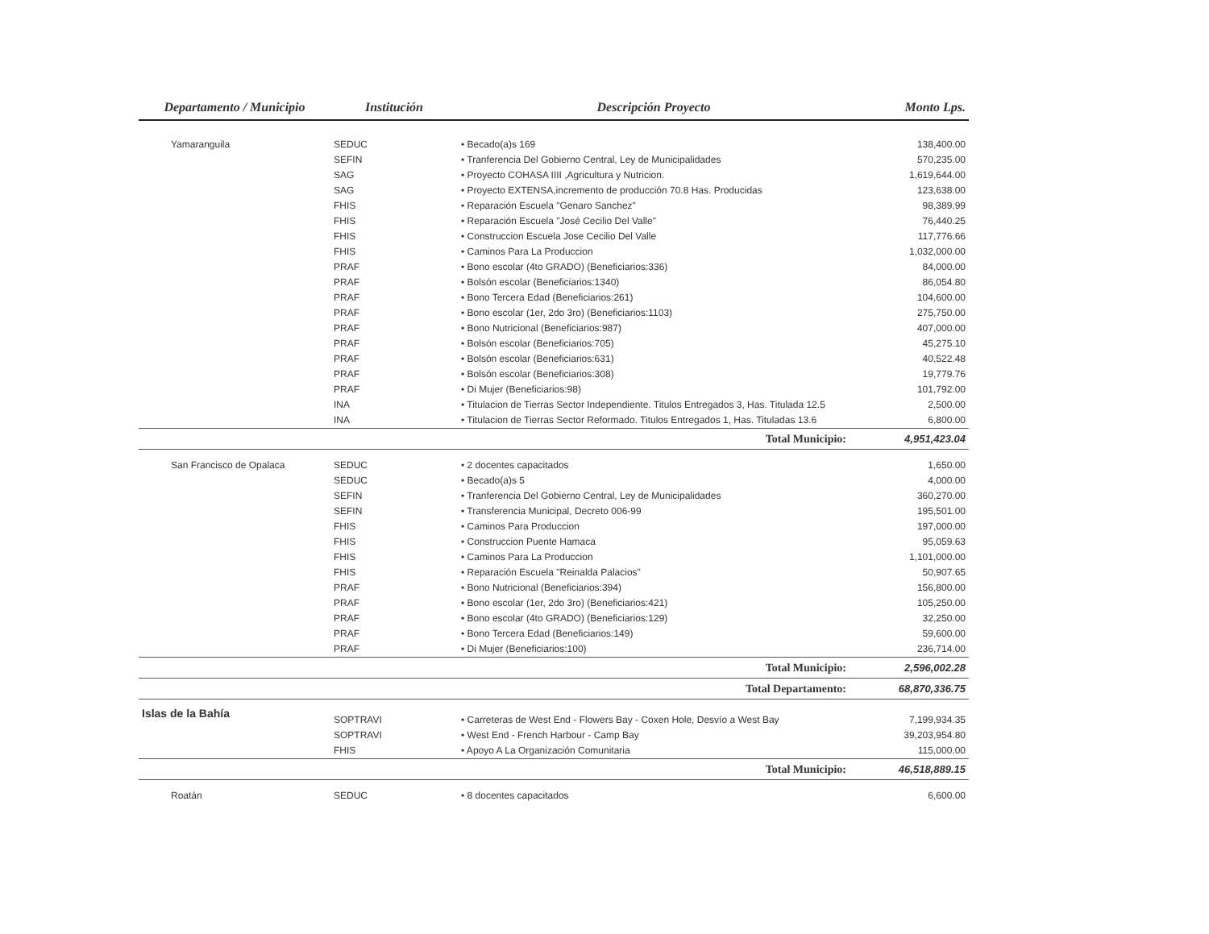| Departamento / Municipio | Institución | Descripción Proyecto | Monto Lps. |
| --- | --- | --- | --- |
| Yamaranguila | SEDUC | • Becado(a)s 169 | 138,400.00 |
| | SEFIN | • Tranferencia Del Gobierno Central, Ley de Municipalidades | 570,235.00 |
| | SAG | • Proyecto COHASA IIII ,Agricultura y Nutricion. | 1,619,644.00 |
| | SAG | • Proyecto EXTENSA,incremento de producción 70.8 Has. Producidas | 123,638.00 |
| | FHIS | • Reparación Escuela "Genaro Sanchez" | 98,389.99 |
| | FHIS | • Reparación Escuela "José Cecilio Del Valle" | 76,440.25 |
| | FHIS | • Construccion Escuela Jose Cecilio Del Valle | 117,776.66 |
| | FHIS | • Caminos Para La Produccion | 1,032,000.00 |
| | PRAF | • Bono escolar (4to GRADO) (Beneficiarios:336) | 84,000.00 |
| | PRAF | • Bolsón escolar (Beneficiarios:1340) | 86,054.80 |
| | PRAF | • Bono Tercera Edad (Beneficiarios:261) | 104,600.00 |
| | PRAF | • Bono escolar (1er, 2do 3ro) (Beneficiarios:1103) | 275,750.00 |
| | PRAF | • Bono Nutricional (Beneficiarios:987) | 407,000.00 |
| | PRAF | • Bolsón escolar (Beneficiarios:705) | 45,275.10 |
| | PRAF | • Bolsón escolar (Beneficiarios:631) | 40,522.48 |
| | PRAF | • Bolsón escolar (Beneficiarios:308) | 19,779.76 |
| | PRAF | • Di Mujer (Beneficiarios:98) | 101,792.00 |
| | INA | • Titulacion de Tierras Sector Independiente. Titulos Entregados 3, Has. Titulada 12.5 | 2,500.00 |
| | INA | • Titulacion de Tierras Sector Reformado. Titulos Entregados 1, Has. Tituladas 13.6 | 6,800.00 |
| | | Total Municipio: | 4,951,423.04 |
| San Francisco de Opalaca | SEDUC | • 2 docentes capacitados | 1,650.00 |
| | SEDUC | • Becado(a)s 5 | 4,000.00 |
| | SEFIN | • Tranferencia Del Gobierno Central, Ley de Municipalidades | 360,270.00 |
| | SEFIN | • Transferencia Municipal, Decreto 006-99 | 195,501.00 |
| | FHIS | • Caminos Para Produccion | 197,000.00 |
| | FHIS | • Construccion Puente Hamaca | 95,059.63 |
| | FHIS | • Caminos Para La Produccion | 1,101,000.00 |
| | FHIS | • Reparación Escuela "Reinalda Palacios" | 50,907.65 |
| | PRAF | • Bono Nutricional (Beneficiarios:394) | 156,800.00 |
| | PRAF | • Bono escolar (1er, 2do 3ro) (Beneficiarios:421) | 105,250.00 |
| | PRAF | • Bono escolar (4to GRADO) (Beneficiarios:129) | 32,250.00 |
| | PRAF | • Bono Tercera Edad (Beneficiarios:149) | 59,600.00 |
| | PRAF | • Di Mujer (Beneficiarios:100) | 236,714.00 |
| | | Total Municipio: | 2,596,002.28 |
| | | Total Departamento: | 68,870,336.75 |
| Islas de la Bahía | SOPTRAVI | • Carreteras de West End - Flowers Bay - Coxen Hole, Desvío a West Bay | 7,199,934.35 |
| | SOPTRAVI | • West End - French Harbour - Camp Bay | 39,203,954.80 |
| | FHIS | • Apoyo A La Organización Comunitaria | 115,000.00 |
| | | Total Municipio: | 46,518,889.15 |
| Roatán | SEDUC | • 8 docentes capacitados | 6,600.00 |